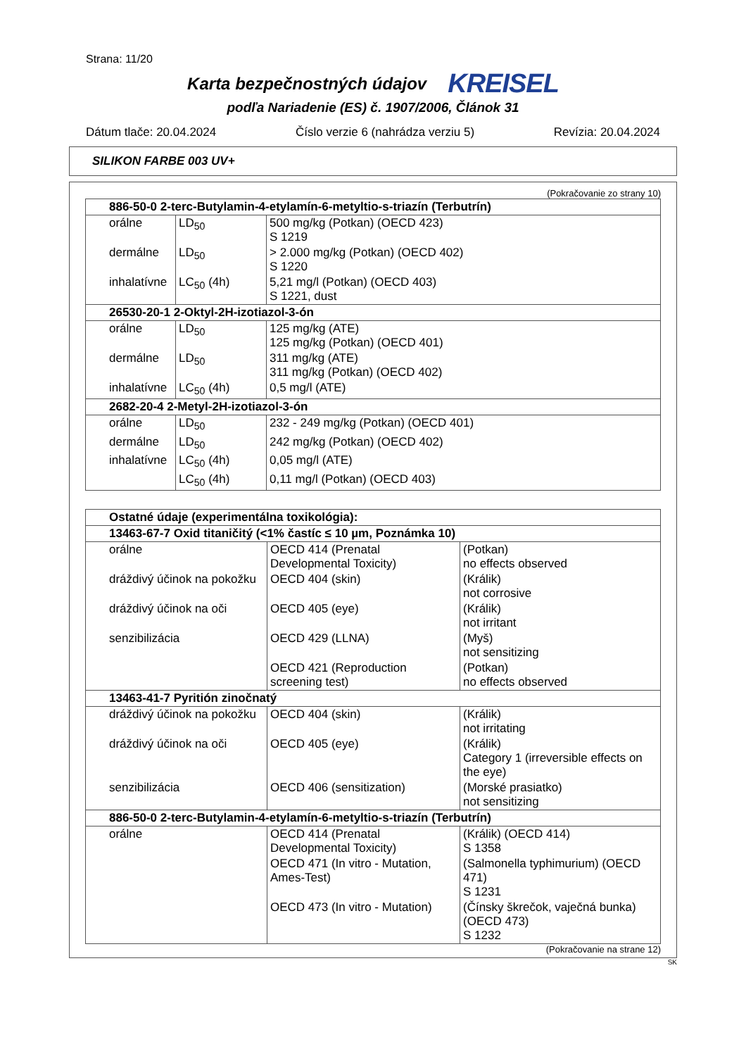Strana: 11/20
Karta bezpečnostných údajov
KREISEL
podľa Nariadenie (ES) č. 1907/2006, Článok 31
Dátum tlače: 20.04.2024 Číslo verzie 6 (nahrádza verziu 5) Revízia: 20.04.2024
SILIKON FARBE 003 UV+
(Pokračovanie zo strany 10)
| 886-50-0 2-terc-Butylamin-4-etylamín-6-metyltio-s-triazín (Terbutrín) | | |
| orálne | LD<sub>50</sub> | 500 mg/kg (Potkan) (OECD 423) S 1219 |
| dermálne | LD<sub>50</sub> | > 2.000 mg/kg (Potkan) (OECD 402) S 1220 |
| inhalatívne | LC<sub>50</sub> (4h) | 5,21 mg/l (Potkan) (OECD 403) S 1221, dust |
| 26530-20-1 2-Oktyl-2H-izotiazol-3-ón | | |
| orálne | LD<sub>50</sub> | 125 mg/kg (ATE) 125 mg/kg (Potkan) (OECD 401) |
| dermálne | LD<sub>50</sub> | 311 mg/kg (ATE) 311 mg/kg (Potkan) (OECD 402) |
| inhalatívne | LC<sub>50</sub> (4h) | 0,5 mg/l (ATE) |
| 2682-20-4 2-Metyl-2H-izotiazol-3-ón | | |
| orálne | LD<sub>50</sub> | 232 - 249 mg/kg (Potkan) (OECD 401) |
| dermálne | LD<sub>50</sub> | 242 mg/kg (Potkan) (OECD 402) |
| inhalatívne | LC<sub>50</sub> (4h) | 0,05 mg/l (ATE) |
| | LC<sub>50</sub> (4h) | 0,11 mg/l (Potkan) (OECD 403) |
| Ostatné údaje (experimentálna toxikológia): | | |
| 13463-67-7 Oxid titaničitý (<1% častíc ≤ 10 µm, Poznámka 10) | | |
| orálne | OECD 414 (Prenatal Developmental Toxicity) | (Potkan) no effects observed |
| dráždivý účinok na pokožku | OECD 404 (skin) | (Králik) not corrosive |
| dráždivý účinok na oči | OECD 405 (eye) | (Králik) not irritant |
| senzibilizácia | OECD 429 (LLNA) | (Myš) not sensitizing |
| | OECD 421 (Reproduction screening test) | (Potkan) no effects observed |
| 13463-41-7 Pyritión zinočnatý | | |
| dráždivý účinok na pokožku | OECD 404 (skin) | (Králik) not irritating |
| dráždivý účinok na oči | OECD 405 (eye) | (Králik) Category 1 (irreversible effects on the eye) |
| senzibilizácia | OECD 406 (sensitization) | (Morské prasiatko) not sensitizing |
| 886-50-0 2-terc-Butylamin-4-etylamín-6-metyltio-s-triazín (Terbutrín) | | |
| orálne | OECD 414 (Prenatal Developmental Toxicity) | (Králik) (OECD 414) S 1358 |
| | OECD 471 (In vitro - Mutation, Ames-Test) | (Salmonella typhimurium) (OECD 471) S 1231 |
| | OECD 473 (In vitro - Mutation) | (Čínsky škrečok, vaječná bunka) (OECD 473) S 1232 |
(Pokračovanie na strane 12)
SK